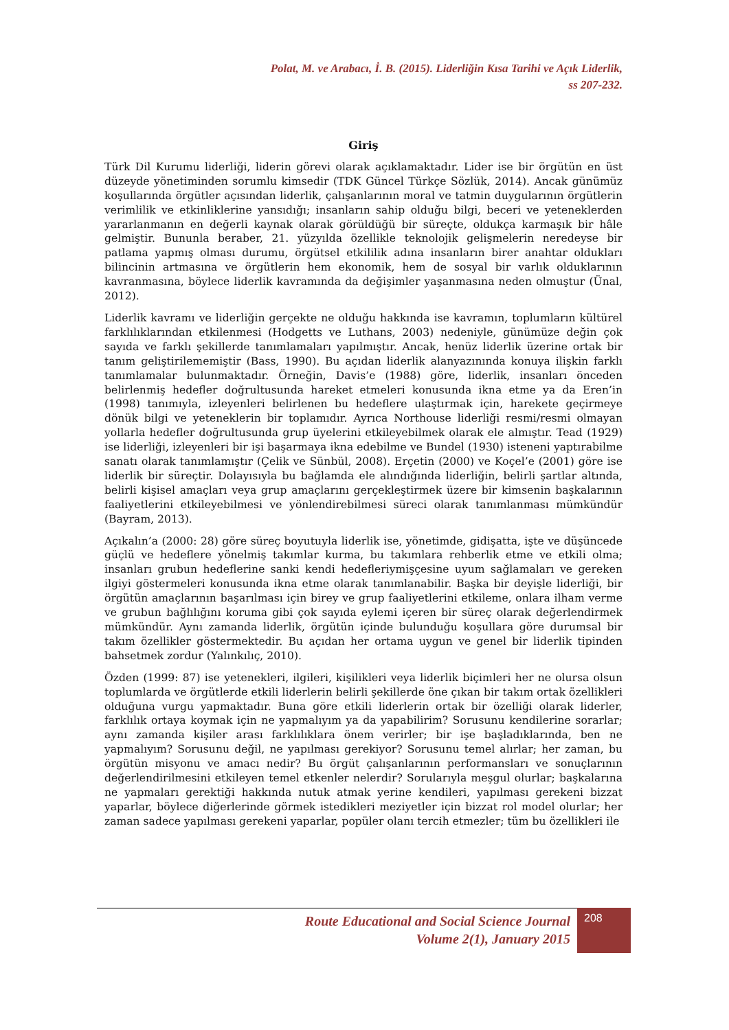Polat, M. ve Arabacı, İ. B. (2015). Liderliğin Kısa Tarihi ve Açık Liderlik,
ss 207-232.
Giriş
Türk Dil Kurumu liderliği, liderin görevi olarak açıklamaktadır. Lider ise bir örgütün en üst düzeyde yönetiminden sorumlu kimsedir (TDK Güncel Türkçe Sözlük, 2014). Ancak günümüz koşullarında örgütler açısından liderlik, çalışanlarının moral ve tatmin duygularının örgütlerin verimlilik ve etkinliklerine yansıdığı; insanların sahip olduğu bilgi, beceri ve yeteneklerden yararlanmanın en değerli kaynak olarak görüldüğü bir süreçte, oldukça karmaşık bir hâle gelmiştir. Bununla beraber, 21. yüzyılda özellikle teknolojik gelişmelerin neredeyse bir patlama yapmış olması durumu, örgütsel etkililik adına insanların birer anahtar oldukları bilincinin artmasına ve örgütlerin hem ekonomik, hem de sosyal bir varlık olduklarının kavranmasına, böylece liderlik kavramında da değişimler yaşanmasına neden olmuştur (Ünal, 2012).
Liderlik kavramı ve liderliğin gerçekte ne olduğu hakkında ise kavramın, toplumların kültürel farklılıklarından etkilenmesi (Hodgetts ve Luthans, 2003) nedeniyle, günümüze değin çok sayıda ve farklı şekillerde tanımlamaları yapılmıştır. Ancak, henüz liderlik üzerine ortak bir tanım geliştirilememiştir (Bass, 1990). Bu açıdan liderlik alanyazınında konuya ilişkin farklı tanımlamalar bulunmaktadır. Örneğin, Davis’e (1988) göre, liderlik, insanları önceden belirlenmiş hedefler doğrultusunda hareket etmeleri konusunda ikna etme ya da Eren’in (1998) tanımıyla, izleyenleri belirlenen bu hedeflere ulaştırmak için, harekete geçirmeye dönük bilgi ve yeteneklerin bir toplamıdır. Ayrıca Northouse liderliği resmi/resmi olmayan yollarla hedefler doğrultusunda grup üyelerini etkileyebilmek olarak ele almıştır. Tead (1929) ise liderliği, izleyenleri bir işi başarmaya ikna edebilme ve Bundel (1930) isteneni yaptırabilme sanatı olarak tanımlamıştır (Çelik ve Sünbül, 2008). Erçetin (2000) ve Koçel’e (2001) göre ise liderlik bir süreçtir. Dolayısıyla bu bağlamda ele alındığında liderliğin, belirli şartlar altında, belirli kişisel amaçları veya grup amaçlarını gerçekleştirmek üzere bir kimsenin başkalarının faaliyetlerini etkileyebilmesi ve yönlendirebilmesi süreci olarak tanımlanması mümkündür (Bayram, 2013).
Açıkalın’a (2000: 28) göre süreç boyutuyla liderlik ise, yönetimde, gidişatta, işte ve düşüncede güçlü ve hedeflere yönelmiş takımlar kurma, bu takımlara rehberlik etme ve etkili olma; insanları grubun hedeflerine sanki kendi hedefleriymişçesine uyum sağlamaları ve gereken ilgiyi göstermeleri konusunda ikna etme olarak tanımlanabilir. Başka bir deyişle liderliği, bir örgütün amaçlarının başarılması için birey ve grup faaliyetlerini etkileme, onlara ilham verme ve grubun bağlılığını koruma gibi çok sayıda eylemi içeren bir süreç olarak değerlendirmek mümkündür. Aynı zamanda liderlik, örgütün içinde bulunduğu koşullara göre durumsal bir takım özellikler göstermektedir. Bu açıdan her ortama uygun ve genel bir liderlik tipinden bahsetmek zordur (Yalınkılıç, 2010).
Özden (1999: 87) ise yetenekleri, ilgileri, kişilikleri veya liderlik biçimleri her ne olursa olsun toplumlarda ve örgütlerde etkili liderlerin belirli şekillerde öne çıkan bir takım ortak özellikleri olduğuna vurgu yapmaktadır. Buna göre etkili liderlerin ortak bir özelliği olarak liderler, farklılık ortaya koymak için ne yapmalıyım ya da yapabilirim? Sorusunu kendilerine sorarlar; aynı zamanda kişiler arası farklılıklara önem verirler; bir işe başladıklarında, ben ne yapmalıyım? Sorusunu değil, ne yapılması gerekiyor? Sorusunu temel alırlar; her zaman, bu örgütün misyonu ve amacı nedir? Bu örgüt çalışanlarının performansları ve sonuçlarının değerlendirilmesini etkileyen temel etkenler nelerdir? Sorularıyla meşgul olurlar; başkalarına ne yapmaları gerektiği hakkında nutuk atmak yerine kendileri, yapılması gerekeni bizzat yaparlar, böylece diğerlerinde görmek istedikleri meziyetler için bizzat rol model olurlar; her zaman sadece yapılması gerekeni yaparlar, popüler olanı tercih etmezler; tüm bu özellikleri ile
Route Educational and Social Science Journal
Volume 2(1), January 2015
208